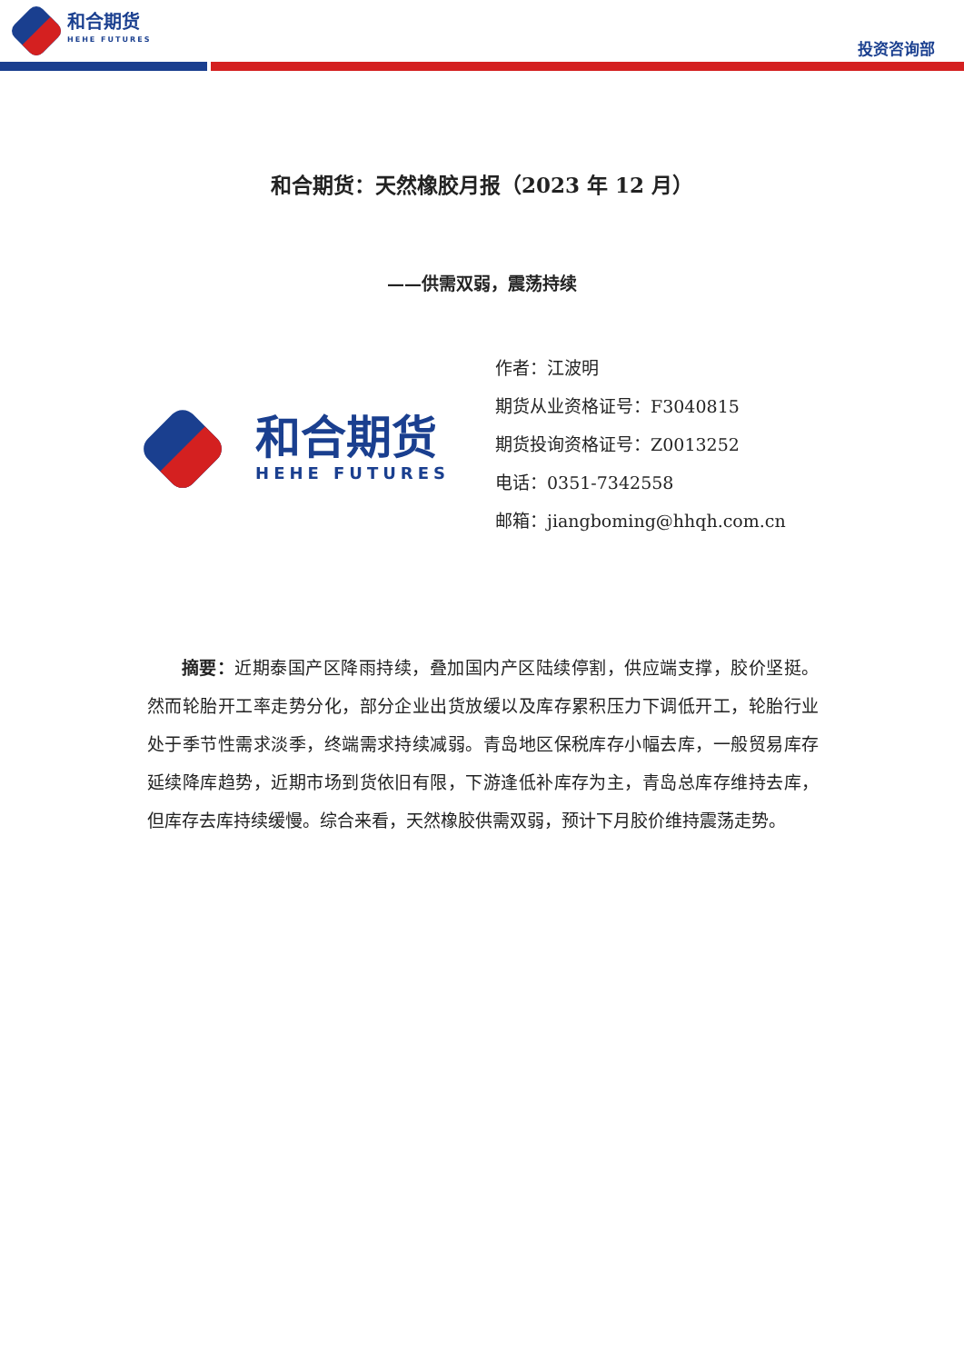和合期货
HEHE FUTURES
投资咨询部
和合期货：天然橡胶月报（2023 年 12 月）
——供需双弱，震荡持续
和合期货
HEHE FUTURES
作者：江波明
期货从业资格证号：F3040815
期货投询资格证号：Z0013252
电话：0351-7342558
邮箱：jiangboming@hhqh.com.cn
摘要：近期泰国产区降雨持续，叠加国内产区陆续停割，供应端支撑，胶价坚挺。然而轮胎开工率走势分化，部分企业出货放缓以及库存累积压力下调低开工，轮胎行业处于季节性需求淡季，终端需求持续减弱。青岛地区保税库存小幅去库，一般贸易库存延续降库趋势，近期市场到货依旧有限，下游逢低补库存为主，青岛总库存维持去库，但库存去库持续缓慢。综合来看，天然橡胶供需双弱，预计下月胶价维持震荡走势。